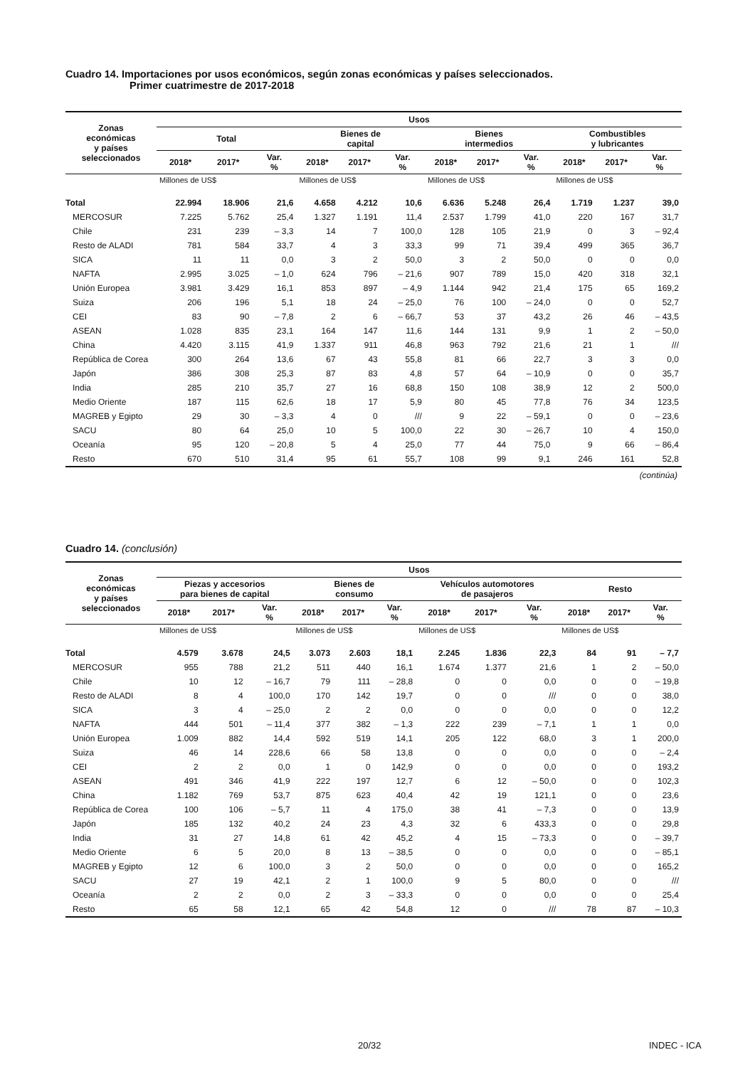Cuadro 14. Importaciones por usos económicos, según zonas económicas y países seleccionados.
Primer cuatrimestre de 2017-2018
| Zonas económicas y países seleccionados | Usos | | | | | | | | | | | |
| --- | --- | --- | --- | --- | --- | --- | --- | --- | --- | --- | --- | --- |
| | Total | | | Bienes de capital | | | Bienes intermedios | | | Combustibles y lubricantes | | |
| | 2018* | 2017* | Var. % | 2018* | 2017* | Var. % | 2018* | 2017* | Var. % | 2018* | 2017* | Var. % |
| | Millones de US$ | | | Millones de US$ | | | Millones de US$ | | | Millones de US$ | | |
| Total | 22.994 | 18.906 | 21,6 | 4.658 | 4.212 | 10,6 | 6.636 | 5.248 | 26,4 | 1.719 | 1.237 | 39,0 |
| MERCOSUR | 7.225 | 5.762 | 25,4 | 1.327 | 1.191 | 11,4 | 2.537 | 1.799 | 41,0 | 220 | 167 | 31,7 |
| Chile | 231 | 239 | – 3,3 | 14 | 7 | 100,0 | 128 | 105 | 21,9 | 0 | 3 | – 92,4 |
| Resto de ALADI | 781 | 584 | 33,7 | 4 | 3 | 33,3 | 99 | 71 | 39,4 | 499 | 365 | 36,7 |
| SICA | 11 | 11 | 0,0 | 3 | 2 | 50,0 | 3 | 2 | 50,0 | 0 | 0 | 0,0 |
| NAFTA | 2.995 | 3.025 | – 1,0 | 624 | 796 | – 21,6 | 907 | 789 | 15,0 | 420 | 318 | 32,1 |
| Unión Europea | 3.981 | 3.429 | 16,1 | 853 | 897 | – 4,9 | 1.144 | 942 | 21,4 | 175 | 65 | 169,2 |
| Suiza | 206 | 196 | 5,1 | 18 | 24 | – 25,0 | 76 | 100 | – 24,0 | 0 | 0 | 52,7 |
| CEI | 83 | 90 | – 7,8 | 2 | 6 | – 66,7 | 53 | 37 | 43,2 | 26 | 46 | – 43,5 |
| ASEAN | 1.028 | 835 | 23,1 | 164 | 147 | 11,6 | 144 | 131 | 9,9 | 1 | 2 | – 50,0 |
| China | 4.420 | 3.115 | 41,9 | 1.337 | 911 | 46,8 | 963 | 792 | 21,6 | 21 | 1 | /// |
| República de Corea | 300 | 264 | 13,6 | 67 | 43 | 55,8 | 81 | 66 | 22,7 | 3 | 3 | 0,0 |
| Japón | 386 | 308 | 25,3 | 87 | 83 | 4,8 | 57 | 64 | – 10,9 | 0 | 0 | 35,7 |
| India | 285 | 210 | 35,7 | 27 | 16 | 68,8 | 150 | 108 | 38,9 | 12 | 2 | 500,0 |
| Medio Oriente | 187 | 115 | 62,6 | 18 | 17 | 5,9 | 80 | 45 | 77,8 | 76 | 34 | 123,5 |
| MAGREB y Egipto | 29 | 30 | – 3,3 | 4 | 0 | /// | 9 | 22 | – 59,1 | 0 | 0 | – 23,6 |
| SACU | 80 | 64 | 25,0 | 10 | 5 | 100,0 | 22 | 30 | – 26,7 | 10 | 4 | 150,0 |
| Oceanía | 95 | 120 | – 20,8 | 5 | 4 | 25,0 | 77 | 44 | 75,0 | 9 | 66 | – 86,4 |
| Resto | 670 | 510 | 31,4 | 95 | 61 | 55,7 | 108 | 99 | 9,1 | 246 | 161 | 52,8 |
(continúa)
Cuadro 14. (conclusión)
| Zonas económicas y países seleccionados | Usos | | | | | | | | | | | |
| --- | --- | --- | --- | --- | --- | --- | --- | --- | --- | --- | --- | --- |
| | Piezas y accesorios para bienes de capital | | | Bienes de consumo | | | Vehículos automotores de pasajeros | | | Resto | | |
| | 2018* | 2017* | Var. % | 2018* | 2017* | Var. % | 2018* | 2017* | Var. % | 2018* | 2017* | Var. % |
| | Millones de US$ | | | Millones de US$ | | | Millones de US$ | | | Millones de US$ | | |
| Total | 4.579 | 3.678 | 24,5 | 3.073 | 2.603 | 18,1 | 2.245 | 1.836 | 22,3 | 84 | 91 | – 7,7 |
| MERCOSUR | 955 | 788 | 21,2 | 511 | 440 | 16,1 | 1.674 | 1.377 | 21,6 | 1 | 2 | – 50,0 |
| Chile | 10 | 12 | – 16,7 | 79 | 111 | – 28,8 | 0 | 0 | 0,0 | 0 | 0 | – 19,8 |
| Resto de ALADI | 8 | 4 | 100,0 | 170 | 142 | 19,7 | 0 | 0 | /// | 0 | 0 | 38,0 |
| SICA | 3 | 4 | – 25,0 | 2 | 2 | 0,0 | 0 | 0 | 0,0 | 0 | 0 | 12,2 |
| NAFTA | 444 | 501 | – 11,4 | 377 | 382 | – 1,3 | 222 | 239 | – 7,1 | 1 | 1 | 0,0 |
| Unión Europea | 1.009 | 882 | 14,4 | 592 | 519 | 14,1 | 205 | 122 | 68,0 | 3 | 1 | 200,0 |
| Suiza | 46 | 14 | 228,6 | 66 | 58 | 13,8 | 0 | 0 | 0,0 | 0 | 0 | – 2,4 |
| CEI | 2 | 2 | 0,0 | 1 | 0 | 142,9 | 0 | 0 | 0,0 | 0 | 0 | 193,2 |
| ASEAN | 491 | 346 | 41,9 | 222 | 197 | 12,7 | 6 | 12 | – 50,0 | 0 | 0 | 102,3 |
| China | 1.182 | 769 | 53,7 | 875 | 623 | 40,4 | 42 | 19 | 121,1 | 0 | 0 | 23,6 |
| República de Corea | 100 | 106 | – 5,7 | 11 | 4 | 175,0 | 38 | 41 | – 7,3 | 0 | 0 | 13,9 |
| Japón | 185 | 132 | 40,2 | 24 | 23 | 4,3 | 32 | 6 | 433,3 | 0 | 0 | 29,8 |
| India | 31 | 27 | 14,8 | 61 | 42 | 45,2 | 4 | 15 | – 73,3 | 0 | 0 | – 39,7 |
| Medio Oriente | 6 | 5 | 20,0 | 8 | 13 | – 38,5 | 0 | 0 | 0,0 | 0 | 0 | – 85,1 |
| MAGREB y Egipto | 12 | 6 | 100,0 | 3 | 2 | 50,0 | 0 | 0 | 0,0 | 0 | 0 | 165,2 |
| SACU | 27 | 19 | 42,1 | 2 | 1 | 100,0 | 9 | 5 | 80,0 | 0 | 0 | /// |
| Oceanía | 2 | 2 | 0,0 | 2 | 3 | – 33,3 | 0 | 0 | 0,0 | 0 | 0 | 25,4 |
| Resto | 65 | 58 | 12,1 | 65 | 42 | 54,8 | 12 | 0 | /// | 78 | 87 | – 10,3 |
20/32 INDEC - ICA